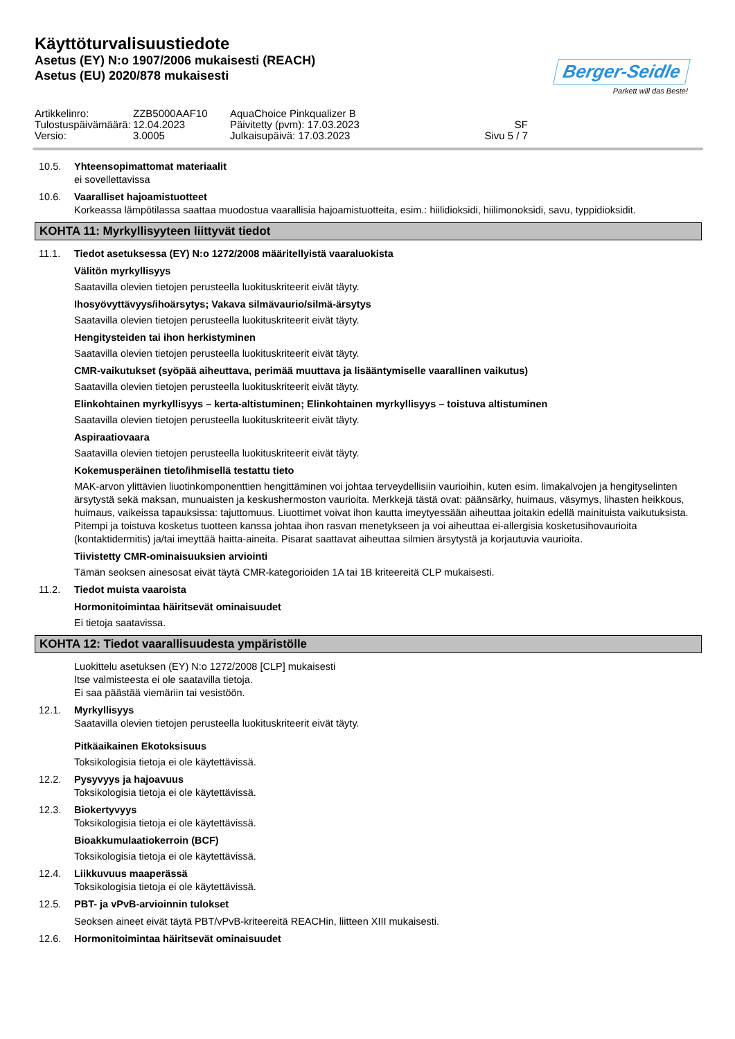Käyttöturvalisuustiedote
Asetus (EY) N:o 1907/2006 mukaisesti (REACH)
Asetus (EU) 2020/878 mukaisesti
Berger-Seidle
Parkett will das Beste!
Artikkelinro: ZZB5000AAF10 AquaChoice Pinkqualizer B Tulostuspäivämäärä: 12.04.2023 Päivitetty (pvm): 17.03.2023 SF Versio: 3.0005 Julkaisupäivä: 17.03.2023 Sivu 5 / 7
10.5. Yhteensopimattomat materiaalit
ei sovellettavissa
10.6. Vaaralliset hajoamistuotteet
Korkeassa lämpötilassa saattaa muodostua vaarallisia hajoamistuotteita, esim.: hiilidioksidi, hiilimonoksidi, savu, typpidioksidit.
KOHTA 11: Myrkyllisyyteen liittyvät tiedot
11.1. Tiedot asetuksessa (EY) N:o 1272/2008 määritellyistä vaaraluokista
Välitön myrkyllisyys
Saatavilla olevien tietojen perusteella luokituskriteerit eivät täyty.
Ihosyövyttävyys/ihoärsytys; Vakava silmävaurio/silmä-ärsytys
Saatavilla olevien tietojen perusteella luokituskriteerit eivät täyty.
Hengitysteiden tai ihon herkistyminen
Saatavilla olevien tietojen perusteella luokituskriteerit eivät täyty.
CMR-vaikutukset (syöpää aiheuttava, perimää muuttava ja lisääntymiselle vaarallinen vaikutus)
Saatavilla olevien tietojen perusteella luokituskriteerit eivät täyty.
Elinkohtainen myrkyllisyys – kerta-altistuminen; Elinkohtainen myrkyllisyys – toistuva altistuminen
Saatavilla olevien tietojen perusteella luokituskriteerit eivät täyty.
Aspiraatiovaara
Saatavilla olevien tietojen perusteella luokituskriteerit eivät täyty.
Kokemusperäinen tieto/ihmisellä testattu tieto
MAK-arvon ylittävien liuotinkomponenttien hengittäminen voi johtaa terveydellisiin vaurioihin, kuten esim. limakalvojen ja hengityselinten ärsytystä sekä maksan, munuaisten ja keskushermoston vaurioita. Merkkejä tästä ovat: päänsärky, huimaus, väsymys, lihasten heikkous, huimaus, vaikeissa tapauksissa: tajuttomuus. Liuottimet voivat ihon kautta imeytyessään aiheuttaa joitakin edellä mainituista vaikutuksista. Pitempi ja toistuva kosketus tuotteen kanssa johtaa ihon rasvan menetykseen ja voi aiheuttaa ei-allergisia kosketusihovaurioita (kontaktidermitis) ja/tai imeyttää haitta-aineita. Pisarat saattavat aiheuttaa silmien ärsytystä ja korjautuvia vaurioita.
Tiivistetty CMR-ominaisuuksien arviointi
Tämän seoksen ainesosat eivät täytä CMR-kategorioiden 1A tai 1B kriteereitä CLP mukaisesti.
11.2. Tiedot muista vaaroista
Hormonitoimintaa häiritsevät ominaisuudet
Ei tietoja saatavissa.
KOHTA 12: Tiedot vaarallisuudesta ympäristölle
Luokittelu asetuksen (EY) N:o 1272/2008 [CLP] mukaisesti
Itse valmisteesta ei ole saatavilla tietoja.
Ei saa päästää viemäriin tai vesistöön.
12.1. Myrkyllisyys
Saatavilla olevien tietojen perusteella luokituskriteerit eivät täyty.
Pitkäaikainen Ekotoksisuus
Toksikologisia tietoja ei ole käytettävissä.
12.2. Pysyvyys ja hajoavuus
Toksikologisia tietoja ei ole käytettävissä.
12.3. Biokertyvyys
Toksikologisia tietoja ei ole käytettävissä.
Bioakkumulaatiokerroin (BCF)
Toksikologisia tietoja ei ole käytettävissä.
12.4. Liikkuvuus maaperässä
Toksikologisia tietoja ei ole käytettävissä.
12.5. PBT- ja vPvB-arvioinnin tulokset
Seoksen aineet eivät täytä PBT/vPvB-kriteereitä REACHin, liitteen XIII mukaisesti.
12.6. Hormonitoimintaa häiritsevät ominaisuudet